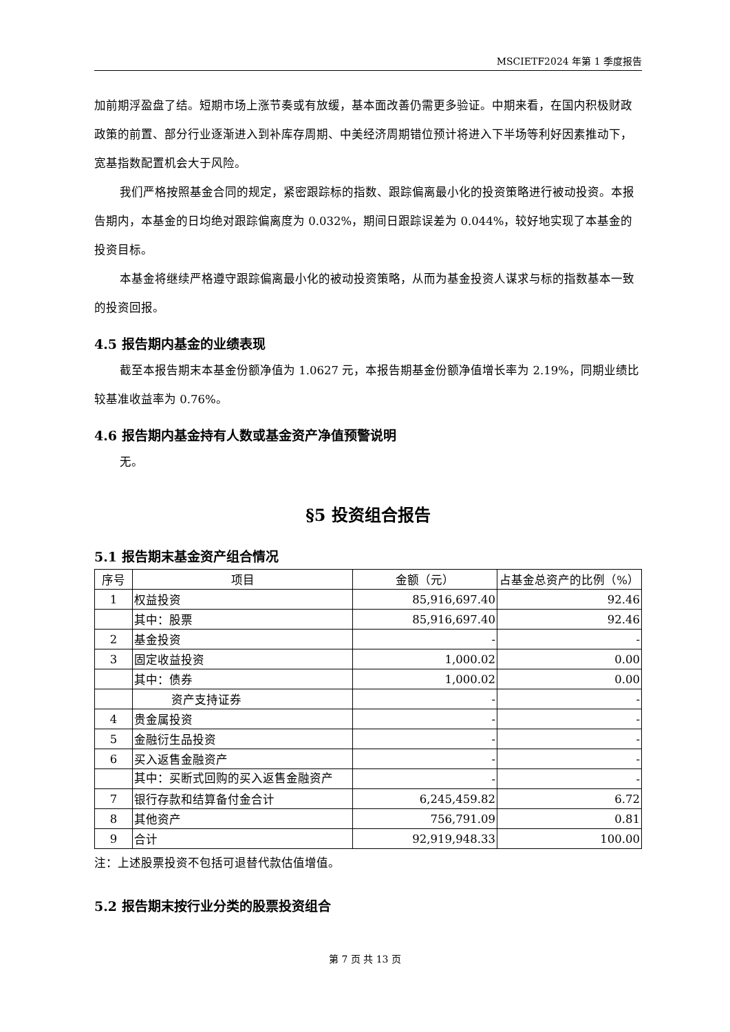MSCIETF2024 年第 1 季度报告
加前期浮盈盘了结。短期市场上涨节奏或有放缓，基本面改善仍需更多验证。中期来看，在国内积极财政政策的前置、部分行业逐渐进入到补库存周期、中美经济周期错位预计将进入下半场等利好因素推动下，宽基指数配置机会大于风险。
我们严格按照基金合同的规定，紧密跟踪标的指数、跟踪偏离最小化的投资策略进行被动投资。本报告期内，本基金的日均绝对跟踪偏离度为 0.032%，期间日跟踪误差为 0.044%，较好地实现了本基金的投资目标。
本基金将继续严格遵守跟踪偏离最小化的被动投资策略，从而为基金投资人谋求与标的指数基本一致的投资回报。
4.5 报告期内基金的业绩表现
截至本报告期末本基金份额净值为 1.0627 元，本报告期基金份额净值增长率为 2.19%，同期业绩比较基准收益率为 0.76%。
4.6 报告期内基金持有人数或基金资产净值预警说明
无。
§5 投资组合报告
5.1 报告期末基金资产组合情况
| 序号 | 项目 | 金额（元） | 占基金总资产的比例（%） |
| --- | --- | --- | --- |
| 1 | 权益投资 | 85,916,697.40 | 92.46 |
| | 其中：股票 | 85,916,697.40 | 92.46 |
| 2 | 基金投资 | - | - |
| 3 | 固定收益投资 | 1,000.02 | 0.00 |
| | 其中：债券 | 1,000.02 | 0.00 |
| | 资产支持证券 | - | - |
| 4 | 贵金属投资 | - | - |
| 5 | 金融衍生品投资 | - | - |
| 6 | 买入返售金融资产 | - | - |
| | 其中：买断式回购的买入返售金融资产 | - | - |
| 7 | 银行存款和结算备付金合计 | 6,245,459.82 | 6.72 |
| 8 | 其他资产 | 756,791.09 | 0.81 |
| 9 | 合计 | 92,919,948.33 | 100.00 |
注：上述股票投资不包括可退替代款估值增值。
5.2 报告期末按行业分类的股票投资组合
第 7 页 共 13 页